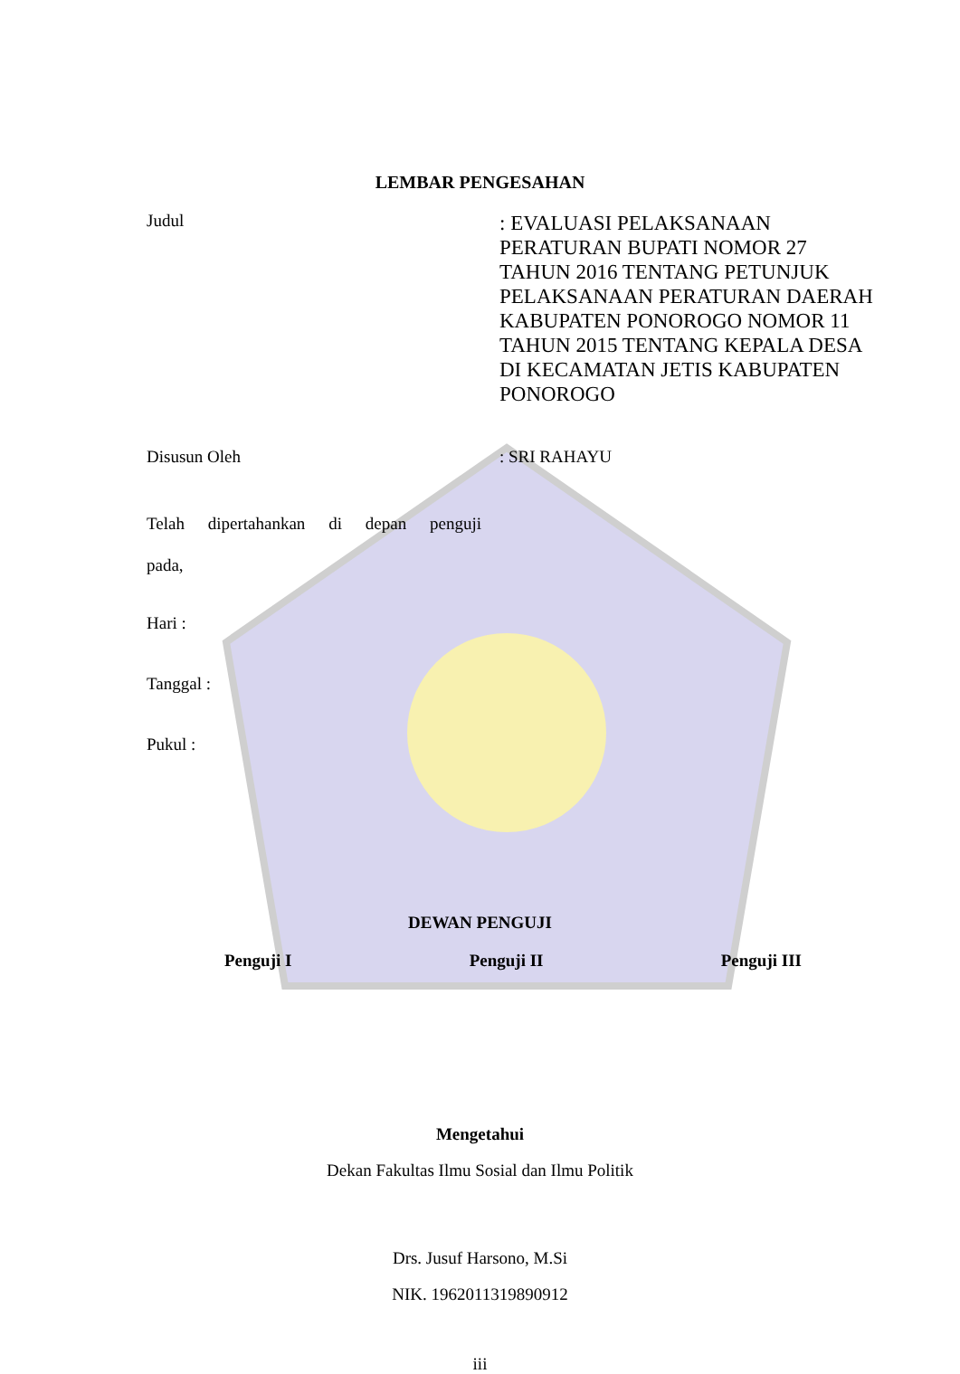LEMBAR PENGESAHAN
Judul
: EVALUASI PELAKSANAAN PERATURAN BUPATI NOMOR 27 TAHUN 2016 TENTANG PETUNJUK PELAKSANAAN PERATURAN DAERAH KABUPATEN PONOROGO NOMOR 11 TAHUN 2015 TENTANG KEPALA DESA DI KECAMATAN JETIS KABUPATEN PONOROGO
Disusun Oleh : SRI RAHAYU
Telah dipertahankan di depan penguji
pada,
Hari :
Tanggal :
Pukul :
DEWAN PENGUJI
Penguji I Penguji II Penguji III
Mengetahui
Dekan Fakultas Ilmu Sosial dan Ilmu Politik
Drs. Jusuf Harsono, M.Si
NIK. 1962011319890912
iii